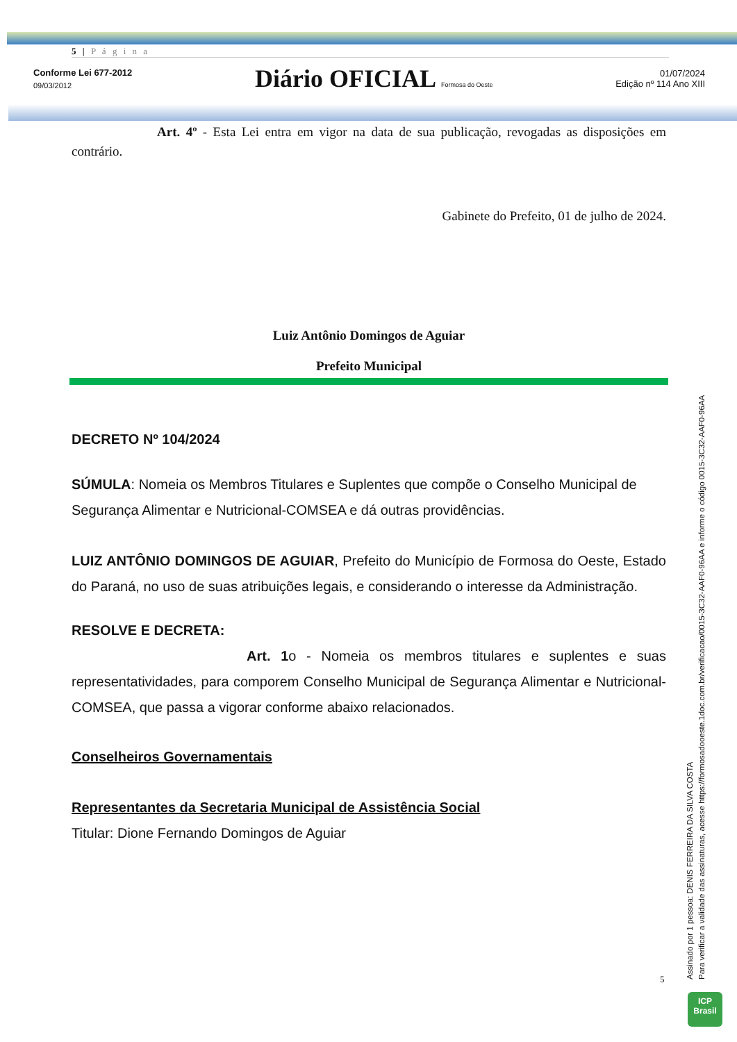5 | P á g i n a
Conforme Lei 677-2012
09/03/2012
Diário OFICIAL Formosa do Oeste
01/07/2024
Edição nº 114 Ano XIII
Art. 4º - Esta Lei entra em vigor na data de sua publicação, revogadas as disposições em contrário.
Gabinete do Prefeito, 01 de julho de 2024.
Luiz Antônio Domingos de Aguiar
Prefeito Municipal
DECRETO Nº 104/2024
SÚMULA: Nomeia os Membros Titulares e Suplentes que compõe o Conselho Municipal de Segurança Alimentar e Nutricional-COMSEA e dá outras providências.
LUIZ ANTÔNIO DOMINGOS DE AGUIAR, Prefeito do Município de Formosa do Oeste, Estado do Paraná, no uso de suas atribuições legais, e considerando o interesse da Administração.
RESOLVE E DECRETA:
Art. 1o - Nomeia os membros titulares e suplentes e suas representatividades, para comporem Conselho Municipal de Segurança Alimentar e Nutricional-COMSEA, que passa a vigorar conforme abaixo relacionados.
Conselheiros Governamentais
Representantes da Secretaria Municipal de Assistência Social
Titular: Dione Fernando Domingos de Aguiar
5
Assinado por 1 pessoa: DENIS FERREIRA DA SILVA COSTA
Para verificar a validade das assinaturas, acesse https://formosadooeste.1doc.com.br/verificacao/0015-3C32-AAF0-96AA e informe o código 0015-3C32-AAF0-96AA
ICP
Brasil